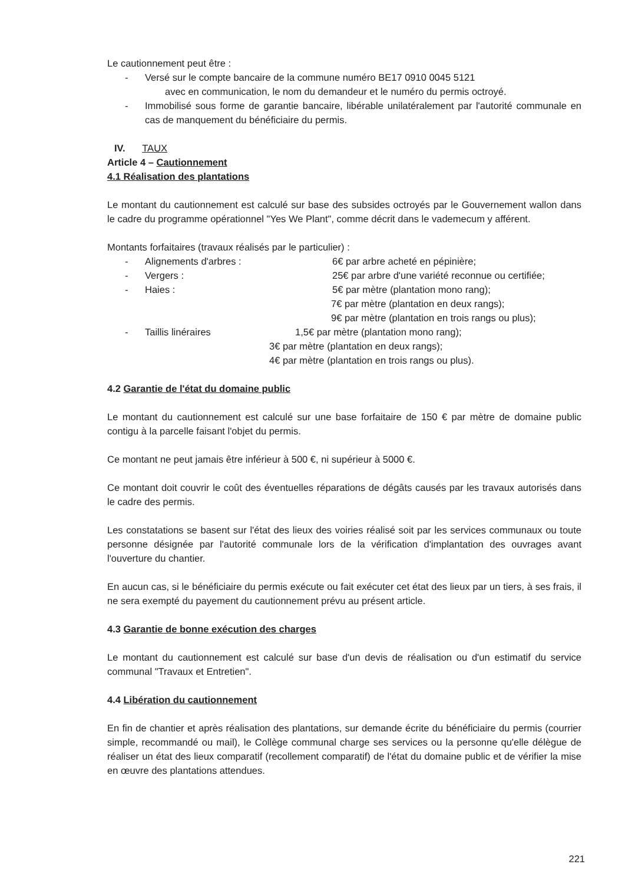Le cautionnement peut être :
- Versé sur le compte bancaire de la commune numéro BE17 0910 0045 5121
avec en communication, le nom du demandeur et le numéro du permis octroyé.
- Immobilisé sous forme de garantie bancaire, libérable unilatéralement par l'autorité communale en cas de manquement du bénéficiaire du permis.
IV. TAUX
Article 4 – Cautionnement
4.1 Réalisation des plantations
Le montant du cautionnement est calculé sur base des subsides octroyés par le Gouvernement wallon dans le cadre du programme opérationnel "Yes We Plant", comme décrit dans le vademecum y afférent.
Montants forfaitaires (travaux réalisés par le particulier) :
- Alignements d'arbres : 6€ par arbre acheté en pépinière;
- Vergers : 25€ par arbre d'une variété reconnue ou certifiée;
- Haies : 5€ par mètre (plantation mono rang);
7€ par mètre (plantation en deux rangs);
9€ par mètre (plantation en trois rangs ou plus);
- Taillis linéraires 1,5€ par mètre (plantation mono rang);
3€ par mètre (plantation en deux rangs);
4€ par mètre (plantation en trois rangs ou plus).
4.2 Garantie de l'état du domaine public
Le montant du cautionnement est calculé sur une base forfaitaire de 150 € par mètre de domaine public contigu à la parcelle faisant l'objet du permis.
Ce montant ne peut jamais être inférieur à 500 €, ni supérieur à 5000 €.
Ce montant doit couvrir le coût des éventuelles réparations de dégâts causés par les travaux autorisés dans le cadre des permis.
Les constatations se basent sur l'état des lieux des voiries réalisé soit par les services communaux ou toute personne désignée par l'autorité communale lors de la vérification d'implantation des ouvrages avant l'ouverture du chantier.
En aucun cas, si le bénéficiaire du permis exécute ou fait exécuter cet état des lieux par un tiers, à ses frais, il ne sera exempté du payement du cautionnement prévu au présent article.
4.3 Garantie de bonne exécution des charges
Le montant du cautionnement est calculé sur base d'un devis de réalisation ou d'un estimatif du service communal "Travaux et Entretien".
4.4 Libération du cautionnement
En fin de chantier et après réalisation des plantations, sur demande écrite du bénéficiaire du permis (courrier simple, recommandé ou mail), le Collège communal charge ses services ou la personne qu'elle délègue de réaliser un état des lieux comparatif (recollement comparatif) de l'état du domaine public et de vérifier la mise en œuvre des plantations attendues.
221